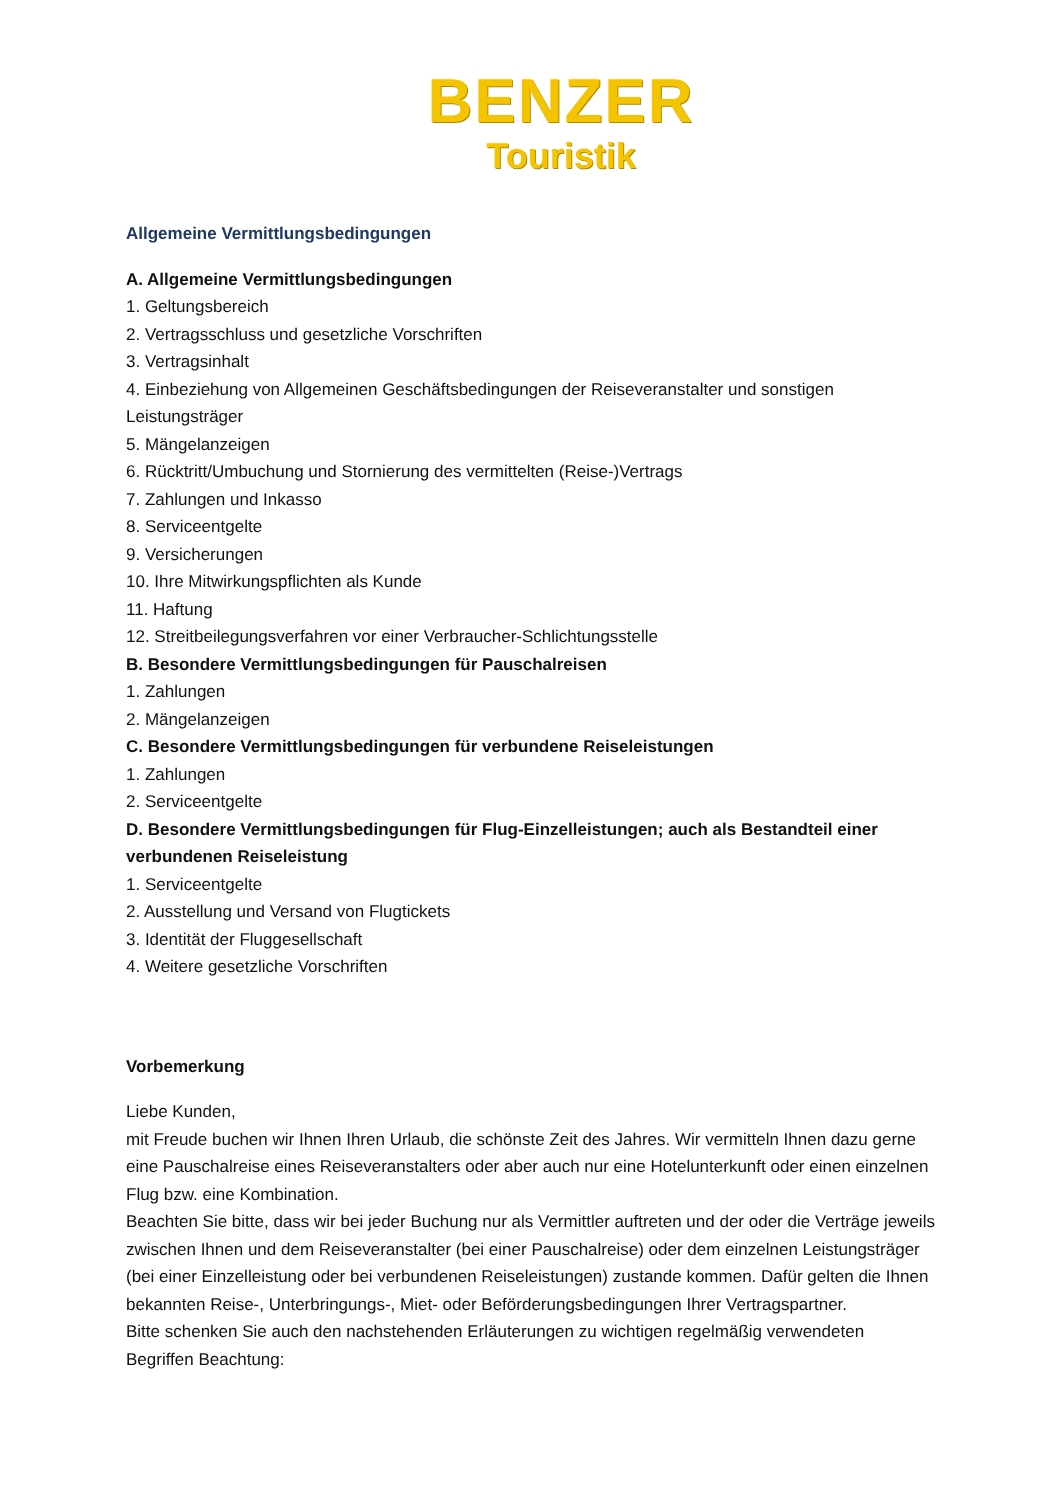BENZER
Touristik
Allgemeine Vermittlungsbedingungen
A. Allgemeine Vermittlungsbedingungen
1. Geltungsbereich
2. Vertragsschluss und gesetzliche Vorschriften
3. Vertragsinhalt
4. Einbeziehung von Allgemeinen Geschäftsbedingungen der Reiseveranstalter und sonstigen Leistungsträger
5. Mängelanzeigen
6. Rücktritt/Umbuchung und Stornierung des vermittelten (Reise-)Vertrags
7. Zahlungen und Inkasso
8. Serviceentgelte
9. Versicherungen
10. Ihre Mitwirkungspflichten als Kunde
11. Haftung
12. Streitbeilegungsverfahren vor einer Verbraucher-Schlichtungsstelle
B. Besondere Vermittlungsbedingungen für Pauschalreisen
1. Zahlungen
2. Mängelanzeigen
C. Besondere Vermittlungsbedingungen für verbundene Reiseleistungen
1. Zahlungen
2. Serviceentgelte
D. Besondere Vermittlungsbedingungen für Flug-Einzelleistungen; auch als Bestandteil einer verbundenen Reiseleistung
1. Serviceentgelte
2. Ausstellung und Versand von Flugtickets
3. Identität der Fluggesellschaft
4. Weitere gesetzliche Vorschriften
Vorbemerkung
Liebe Kunden,
mit Freude buchen wir Ihnen Ihren Urlaub, die schönste Zeit des Jahres. Wir vermitteln Ihnen dazu gerne eine Pauschalreise eines Reiseveranstalters oder aber auch nur eine Hotelunterkunft oder einen einzelnen Flug bzw. eine Kombination.
Beachten Sie bitte, dass wir bei jeder Buchung nur als Vermittler auftreten und der oder die Verträge jeweils zwischen Ihnen und dem Reiseveranstalter (bei einer Pauschalreise) oder dem einzelnen Leistungsträger (bei einer Einzelleistung oder bei verbundenen Reiseleistungen) zustande kommen. Dafür gelten die Ihnen bekannten Reise-, Unterbringungs-, Miet- oder Beförderungsbedingungen Ihrer Vertragspartner.
Bitte schenken Sie auch den nachstehenden Erläuterungen zu wichtigen regelmäßig verwendeten Begriffen Beachtung: